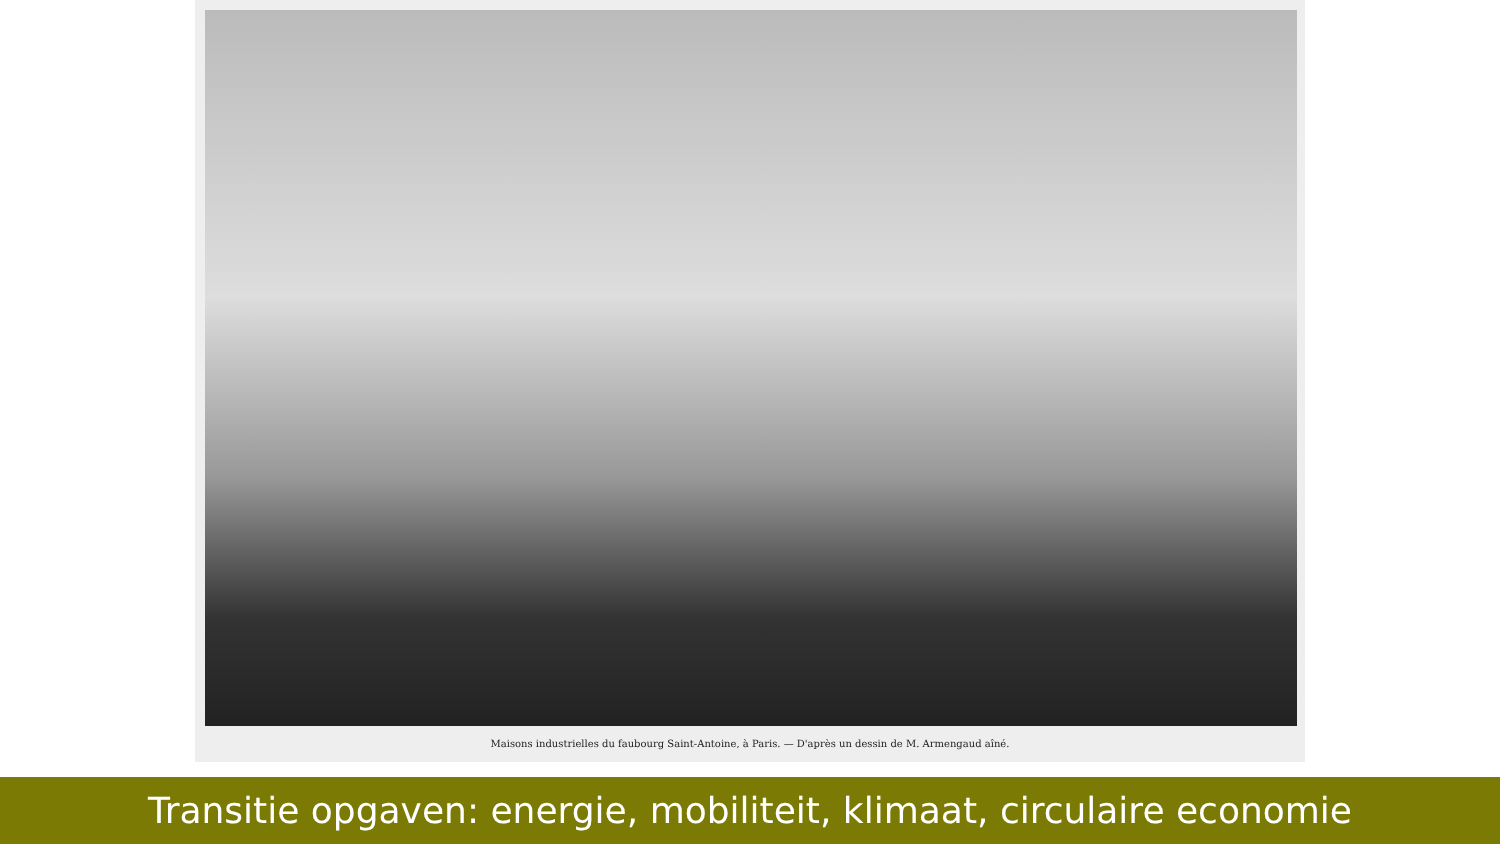Maisons industrielles du faubourg Saint-Antoine, à Paris. — D'après un dessin de M. Armengaud aîné.
Transitie opgaven: energie, mobiliteit, klimaat, circulaire economie